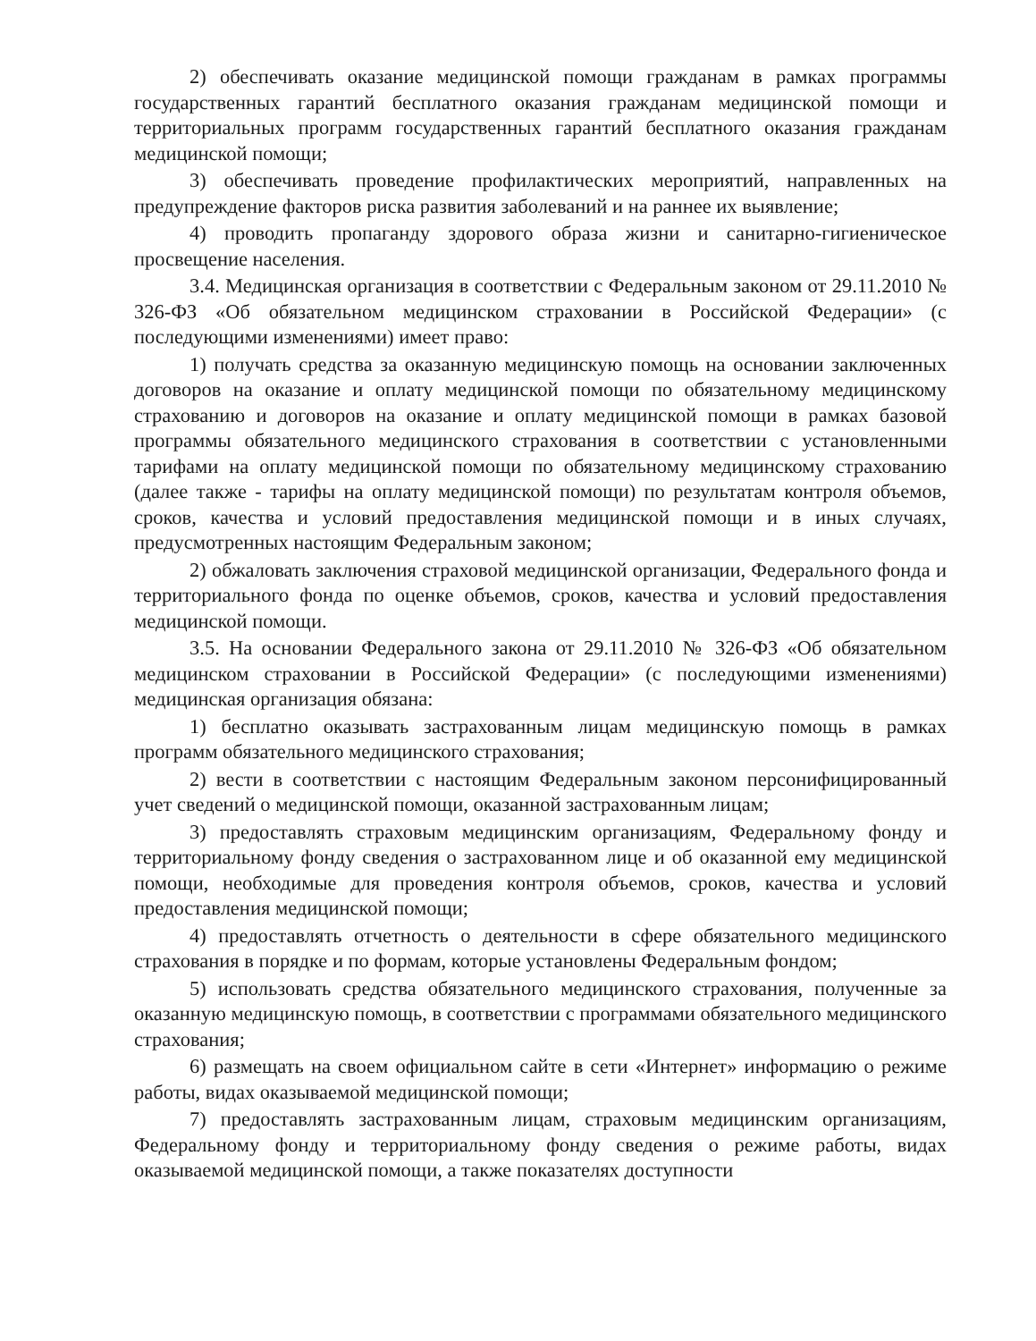2) обеспечивать оказание медицинской помощи гражданам в рамках программы государственных гарантий бесплатного оказания гражданам медицинской помощи и территориальных программ государственных гарантий бесплатного оказания гражданам медицинской помощи;
3) обеспечивать проведение профилактических мероприятий, направленных на предупреждение факторов риска развития заболеваний и на раннее их выявление;
4) проводить пропаганду здорового образа жизни и санитарно-гигиеническое просвещение населения.
3.4. Медицинская организация в соответствии с Федеральным законом от 29.11.2010 № 326-ФЗ «Об обязательном медицинском страховании в Российской Федерации» (с последующими изменениями) имеет право:
1) получать средства за оказанную медицинскую помощь на основании заключенных договоров на оказание и оплату медицинской помощи по обязательному медицинскому страхованию и договоров на оказание и оплату медицинской помощи в рамках базовой программы обязательного медицинского страхования в соответствии с установленными тарифами на оплату медицинской помощи по обязательному медицинскому страхованию (далее также - тарифы на оплату медицинской помощи) по результатам контроля объемов, сроков, качества и условий предоставления медицинской помощи и в иных случаях, предусмотренных настоящим Федеральным законом;
2) обжаловать заключения страховой медицинской организации, Федерального фонда и территориального фонда по оценке объемов, сроков, качества и условий предоставления медицинской помощи.
3.5. На основании Федерального закона от 29.11.2010 № 326-ФЗ «Об обязательном медицинском страховании в Российской Федерации» (с последующими изменениями) медицинская организация обязана:
1) бесплатно оказывать застрахованным лицам медицинскую помощь в рамках программ обязательного медицинского страхования;
2) вести в соответствии с настоящим Федеральным законом персонифицированный учет сведений о медицинской помощи, оказанной застрахованным лицам;
3) предоставлять страховым медицинским организациям, Федеральному фонду и территориальному фонду сведения о застрахованном лице и об оказанной ему медицинской помощи, необходимые для проведения контроля объемов, сроков, качества и условий предоставления медицинской помощи;
4) предоставлять отчетность о деятельности в сфере обязательного медицинского страхования в порядке и по формам, которые установлены Федеральным фондом;
5) использовать средства обязательного медицинского страхования, полученные за оказанную медицинскую помощь, в соответствии с программами обязательного медицинского страхования;
6) размещать на своем официальном сайте в сети «Интернет» информацию о режиме работы, видах оказываемой медицинской помощи;
7) предоставлять застрахованным лицам, страховым медицинским организациям, Федеральному фонду и территориальному фонду сведения о режиме работы, видах оказываемой медицинской помощи, а также показателях доступности